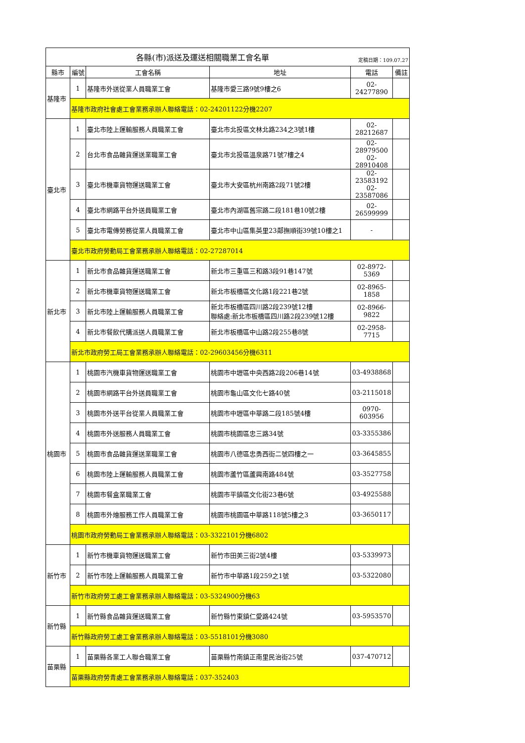| 各縣(市)派送及運送相關職業工會名單 定稿日期：109.07.27 | | | | | |
| 縣市 | 編號 | 工會名稱 | 地址 | 電話 | 備註 |
| 基隆市 | 1 | 基隆市外送從業人員職業工會 | 基隆市愛三路9號9樓之6 | 02-24277890 | |
| | 基隆市政府社會處工會業務承辦人聯絡電話：02-24201122分機2207 | | | | |
| 臺北市 | 1 | 臺北市陸上運輸服務人員職業工會 | 臺北市北投區文林北路234之3號1樓 | 02-28212687 | |
| | 2 | 台北市食品雜貨運送業職業工會 | 臺北市北投區溫泉路71號7樓之4 | 02-28979500 02-28910408 | |
| | 3 | 臺北市機車貨物運送職業工會 | 臺北市大安區杭州南路2段71號2樓 | 02-23583192 02-23587086 | |
| | 4 | 臺北市網路平台外送員職業工會 | 臺北市內湖區舊宗路二段181巷10號2樓 | 02-26599999 | |
| | 5 | 臺北市電傳勞務從業人員職業工會 | 臺北市中山區集英里23鄰撫順街39號10樓之1 | - | |
| | 臺北市政府勞動局工會業務承辦人聯絡電話：02-27287014 | | | | |
| 新北市 | 1 | 新北市食品雜貨運送職業工會 | 新北市三重區三和路3段91巷147號 | 02-8972-5369 | |
| | 2 | 新北市機車貨物運送職業工會 | 新北市板橋區文化路1段221巷2號 | 02-8965-1858 | |
| | 3 | 新北市陸上運輸服務人員職業工會 | 新北市板橋區四川路2段239號12樓 聯絡處:新北市板橋區四川路2段239號12樓 | 02-8966-9822 | |
| | 4 | 新北市餐飲代購派送人員職業工會 | 新北市板橋區中山路2段255巷8號 | 02-2958-7715 | |
| | 新北市政府勞工局工會業務承辦人聯絡電話：02-29603456分機6311 | | | | |
| 桃園市 | 1 | 桃園市汽機車貨物運送職業工會 | 桃園市中壢區中央西路2段206巷14號 | 03-4938868 | |
| | 2 | 桃園市網路平台外送員職業工會 | 桃園市龜山區文化七路40號 | 03-2115018 | |
| | 3 | 桃園市外送平台從業人員職業工會 | 桃園市中壢區中華路二段185號4樓 | 0970-603956 | |
| | 4 | 桃園市外送服務人員職業工會 | 桃園市桃園區忠三路34號 | 03-3355386 | |
| | 5 | 桃園市食品雜貨運送業職業工會 | 桃園市八德區忠勇西街二號四樓之一 | 03-3645855 | |
| | 6 | 桃園市陸上運輸服務人員職業工會 | 桃園市蘆竹區蘆興南路484號 | 03-3527758 | |
| | 7 | 桃園市餐盒業職業工會 | 桃園市平鎮區文化街23巷6號 | 03-4925588 | |
| | 8 | 桃園市外燴服務工作人員職業工會 | 桃園市桃園區中華路118號5樓之3 | 03-3650117 | |
| | 桃園市政府勞動局工會業務承辦人聯絡電話：03-3322101分機6802 | | | | |
| 新竹市 | 1 | 新竹市機車貨物運送職業工會 | 新竹市田美三街2號4樓 | 03-5339973 | |
| | 2 | 新竹市陸上運輸服務人員職業工會 | 新竹市中華路1段259之1號 | 03-5322080 | |
| | 新竹市政府勞工處工會業務承辦人聯絡電話：03-5324900分機63 | | | | |
| 新竹縣 | 1 | 新竹縣食品雜貨運送職業工會 | 新竹縣竹東鎮仁愛路424號 | 03-5953570 | |
| | 新竹縣政府勞工處工會業務承辦人聯絡電話：03-5518101分機3080 | | | | |
| 苗栗縣 | 1 | 苗栗縣各業工人聯合職業工會 | 苗栗縣竹南鎮正南里民治街25號 | 037-470712 | |
| | 苗栗縣政府勞青處工會業務承辦人聯絡電話：037-352403 | | | | |